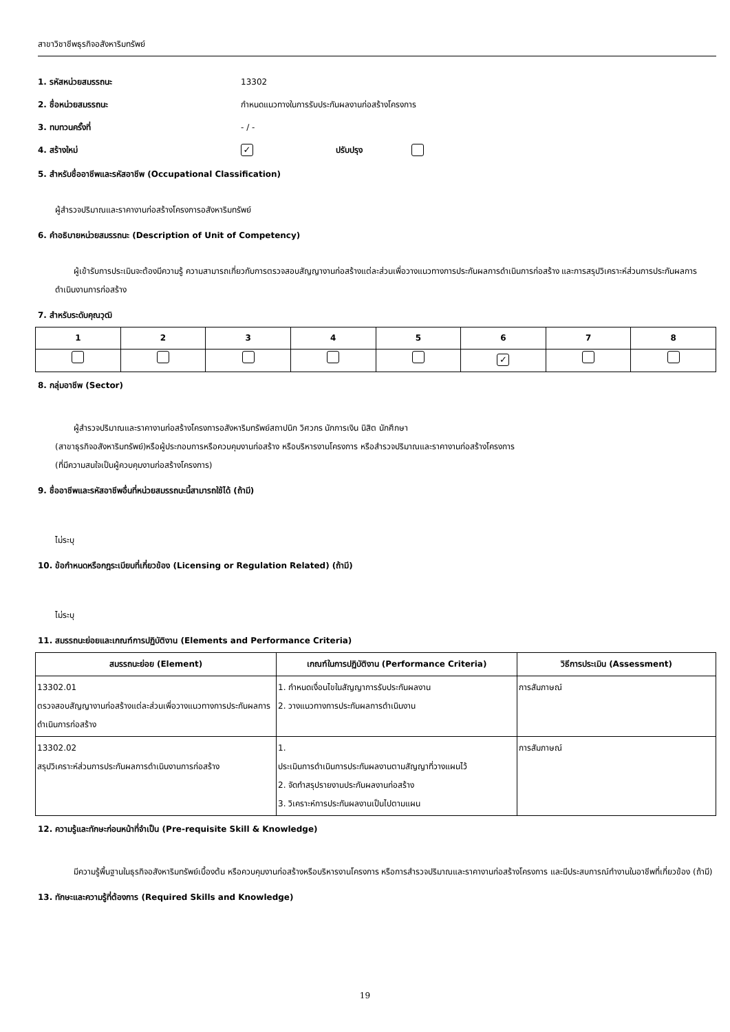สาขาวิชาชีพธุรกิจอสังหาริมทรัพย์
1. รหัสหน่วยสมรรถนะ 13302
2. ชื่อหน่วยสมรรถนะ กำหนดแนวทางในการรับประกันผลงานก่อสร้างโครงการ
3. ทบทวนครั้งที่ - / -
4. สร้างใหม่ ✓ ปรับปรุง
5. สำหรับชื่ออาชีพและรหัสอาชีพ (Occupational Classification)
ผู้สำรวจปริมาณและราคางานก่อสร้างโครงการอสังหาริมทรัพย์
6. คำอธิบายหน่วยสมรรถนะ (Description of Unit of Competency)
ผู้เข้ารับการประเมินจะต้องมีความรู้ ความสามารถเกี่ยวกับการตรวจสอบสัญญางานก่อสร้างแต่ละส่วนเพื่อวางแนวทางการประกันผลการดำเนินการก่อสร้าง และการสรุปวิเคราะห์ส่วนการประกันผลการดำเนินงานการก่อสร้าง
7. สำหรับระดับคุณวุฒิ
| 1 | 2 | 3 | 4 | 5 | 6 | 7 | 8 |
| --- | --- | --- | --- | --- | --- | --- | --- |
| | | | | | ✓ | | |
8. กลุ่มอาชีพ (Sector)
ผู้สำรวจปริมาณและราคางานก่อสร้างโครงการอสังหาริมทรัพย์สถาปนิก วิศวกร นักการเงิน นิสิต นักศึกษา
(สาขาธุรกิจอสังหาริมทรัพย์)หรือผู้ประกอบการหรือควบคุมงานก่อสร้าง หรือบริหารงานโครงการ หรือสำรวจปริมาณและราคางานก่อสร้างโครงการ
(ที่มีความสนใจเป็นผู้ควบคุมงานก่อสร้างโครงการ)
9. ชื่ออาชีพและรหัสอาชีพอื่นที่หน่วยสมรรถนะนี้สามารถใช้ได้ (ถ้ามี)
ไม่ระบุ
10. ข้อกำหนดหรือกฎระเบียบที่เกี่ยวข้อง (Licensing or Regulation Related) (ถ้ามี)
ไม่ระบุ
11. สมรรถนะย่อยและเกณฑ์การปฏิบัติงาน (Elements and Performance Criteria)
| สมรรถนะย่อย (Element) | เกณฑ์ในการปฏิบัติงาน (Performance Criteria) | วิธีการประเมิน (Assessment) |
| --- | --- | --- |
| 13302.01 ตรวจสอบสัญญางานก่อสร้างแต่ละส่วนเพื่อวางแนวทางการประกันผลการดำเนินการก่อสร้าง | 1. กำหนดเงื่อนไขในสัญญาการรับประกันผลงาน 2. วางแนวทางการประกันผลการดำเนินงาน | การสัมภาษณ์ |
| 13302.02 สรุปวิเคราะห์ส่วนการประกันผลการดำเนินงานการก่อสร้าง | 1. ประเมินการดำเนินการประกันผลงานตามสัญญาที่วางแผนไว้ 2. จัดทำสรุปรายงานประกันผลงานก่อสร้าง 3. วิเคราะห์การประกันผลงานเป็นไปตามแผน | การสัมภาษณ์ |
12. ความรู้และทักษะก่อนหน้าที่จำเป็น (Pre-requisite Skill & Knowledge)
มีความรู้พื้นฐานในธุรกิจอสังหาริมทรัพย์เบื้องต้น หรือควบคุมงานก่อสร้างหรือบริหารงานโครงการ หรือการสำรวจปริมาณและราคางานก่อสร้างโครงการ และมีประสบการณ์ทำงานในอาชีพที่เกี่ยวข้อง (ถ้ามี)
13. ทักษะและความรู้ที่ต้องการ (Required Skills and Knowledge)
19